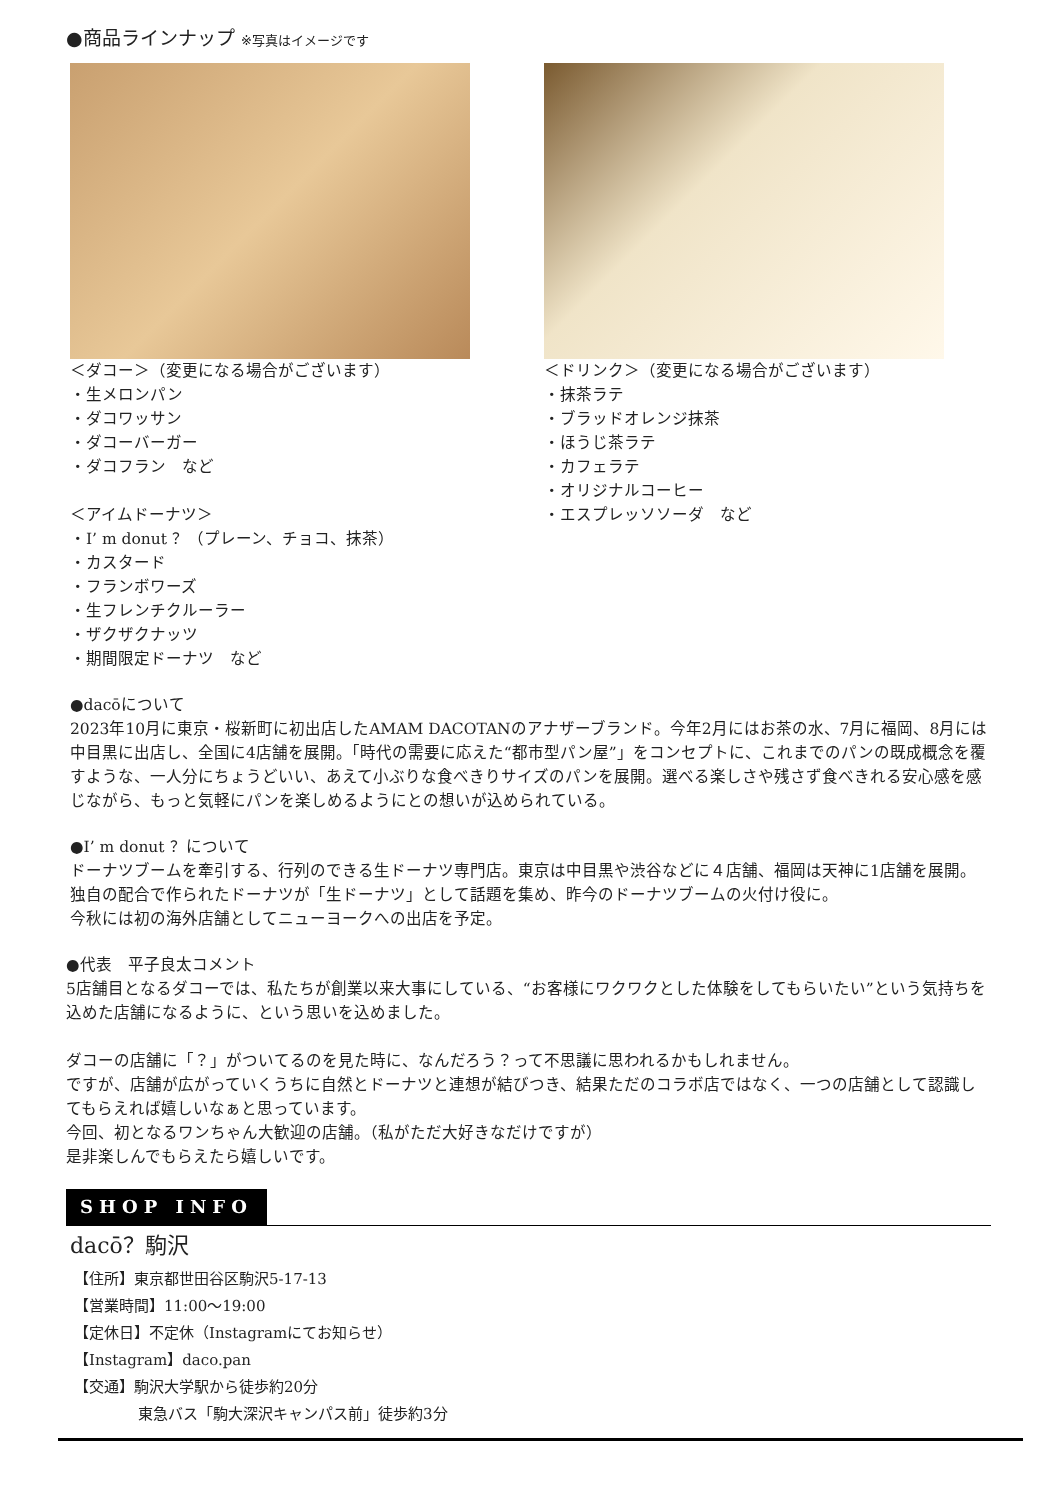●商品ラインナップ ※写真はイメージです
＜ダコー＞（変更になる場合がございます）
・生メロンパン
・ダコワッサン
・ダコーバーガー
・ダコフラン　など
＜アイムドーナツ＞
・I’ m donut ？（プレーン、チョコ、抹茶）
・カスタード
・フランボワーズ
・生フレンチクルーラー
・ザクザクナッツ
・期間限定ドーナツ　など
＜ドリンク＞（変更になる場合がございます）
・抹茶ラテ
・ブラッドオレンジ抹茶
・ほうじ茶ラテ
・カフェラテ
・オリジナルコーヒー
・エスプレッソソーダ　など
●dacōについて
2023年10月に東京・桜新町に初出店したAMAM DACOTANのアナザーブランド。今年2月にはお茶の水、7月に福岡、8月には中目黒に出店し、全国に4店舗を展開。「時代の需要に応えた“都市型パン屋”」をコンセプトに、これまでのパンの既成概念を覆すような、一人分にちょうどいい、あえて小ぶりな食べきりサイズのパンを展開。選べる楽しさや残さず食べきれる安心感を感じながら、もっと気軽にパンを楽しめるようにとの想いが込められている。
●I’ m donut ？について
ドーナツブームを牽引する、行列のできる生ドーナツ専門店。東京は中目黒や渋谷などに４店舗、福岡は天神に1店舗を展開。独自の配合で作られたドーナツが「生ドーナツ」として話題を集め、昨今のドーナツブームの火付け役に。
今秋には初の海外店舗としてニューヨークへの出店を予定。
●代表　平子良太コメント
5店舗目となるダコーでは、私たちが創業以来大事にしている、“お客様にワクワクとした体験をしてもらいたい”という気持ちを込めた店舗になるように、という思いを込めました。
ダコーの店舗に「？」がついてるのを見た時に、なんだろう？って不思議に思われるかもしれません。
ですが、店舗が広がっていくうちに自然とドーナツと連想が結びつき、結果ただのコラボ店ではなく、一つの店舗として認識してもらえれば嬉しいなぁと思っています。
今回、初となるワンちゃん大歓迎の店舗。（私がただ大好きなだけですが）
是非楽しんでもらえたら嬉しいです。
SHOP INFO
dacō？駒沢
【住所】東京都世田谷区駒沢5-17-13
【営業時間】11:00～19:00
【定休日】不定休（Instagramにてお知らせ）
【Instagram】daco.pan
【交通】駒沢大学駅から徒歩約20分
東急バス「駒大深沢キャンパス前」徒歩約3分